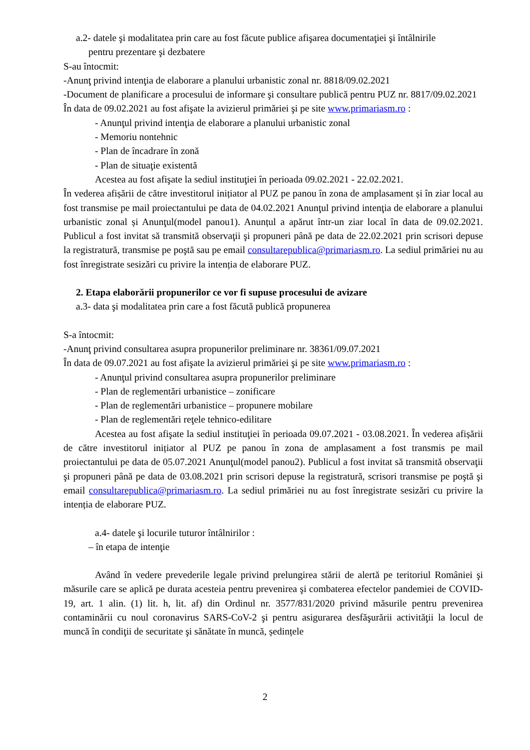a.2- datele şi modalitatea prin care au fost făcute publice afişarea documentaţiei şi întâlnirile
pentru prezentare şi dezbatere
S-au întocmit:
-Anunţ privind intenţia de elaborare a planului urbanistic zonal nr. 8818/09.02.2021
-Document de planificare a procesului de informare şi consultare publică pentru PUZ nr. 8817/09.02.2021
În data de 09.02.2021 au fost afişate la avizierul primăriei şi pe site www.primariasm.ro :
- Anunţul privind intenţia de elaborare a planului urbanistic zonal
- Memoriu nontehnic
- Plan de încadrare în zonă
- Plan de situaţie existentă
Acestea au fost afişate la sediul instituţiei în perioada 09.02.2021 - 22.02.2021.
În vederea afișării de către investitorul inițiator al PUZ pe panou în zona de amplasament și în ziar local au fost transmise pe mail proiectantului pe data de 04.02.2021 Anunţul privind intenţia de elaborare a planului urbanistic zonal și Anunţul(model panou1). Anunțul a apărut într-un ziar local în data de 09.02.2021. Publicul a fost invitat să transmită observaţii şi propuneri până pe data de 22.02.2021 prin scrisori depuse la registratură, transmise pe poştă sau pe email consultarepublica@primariasm.ro. La sediul primăriei nu au fost înregistrate sesizări cu privire la intenția de elaborare PUZ.
2. Etapa elaborării propunerilor ce vor fi supuse procesului de avizare
a.3- data şi modalitatea prin care a fost făcută publică propunerea
S-a întocmit:
-Anunţ privind consultarea asupra propunerilor preliminare nr. 38361/09.07.2021
În data de 09.07.2021 au fost afişate la avizierul primăriei şi pe site www.primariasm.ro :
- Anunţul privind consultarea asupra propunerilor preliminare
- Plan de reglementări urbanistice – zonificare
- Plan de reglementări urbanistice – propunere mobilare
- Plan de reglementări reţele tehnico-edilitare
Acestea au fost afişate la sediul instituţiei în perioada 09.07.2021 - 03.08.2021. În vederea afișării de către investitorul inițiator al PUZ pe panou în zona de amplasament a fost transmis pe mail proiectantului pe data de 05.07.2021 Anunţul(model panou2). Publicul a fost invitat să transmită observaţii şi propuneri până pe data de 03.08.2021 prin scrisori depuse la registratură, scrisori transmise pe poştă şi email consultarepublica@primariasm.ro. La sediul primăriei nu au fost înregistrate sesizări cu privire la intenția de elaborare PUZ.
a.4- datele şi locurile tuturor întâlnirilor :
– în etapa de intenţie
Având în vedere prevederile legale privind prelungirea stării de alertă pe teritoriul României şi măsurile care se aplică pe durata acesteia pentru prevenirea şi combaterea efectelor pandemiei de COVID-19, art. 1 alin. (1) lit. h, lit. af) din Ordinul nr. 3577/831/2020 privind măsurile pentru prevenirea contaminării cu noul coronavirus SARS-CoV-2 şi pentru asigurarea desfăşurării activităţii la locul de muncă în condiţii de securitate şi sănătate în muncă, ședințele
2